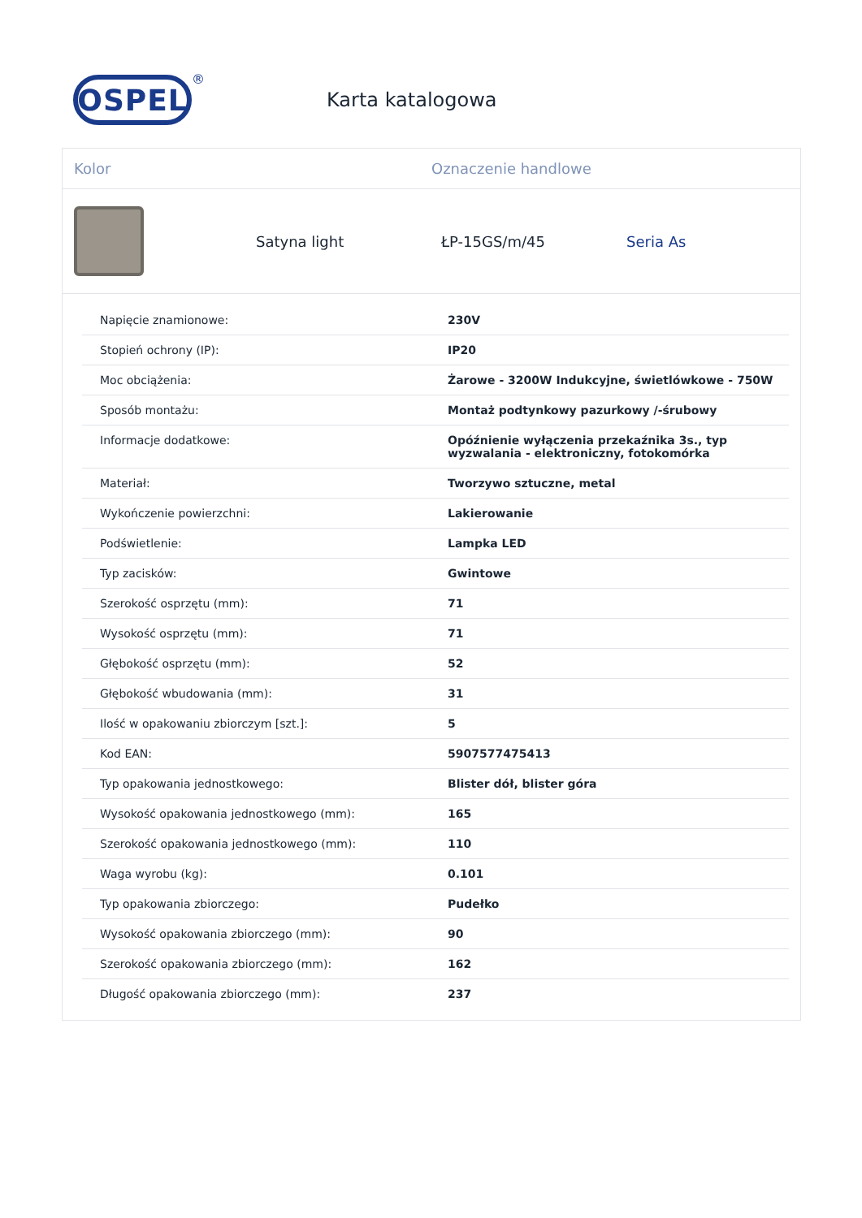OSPEL
®
Karta katalogowa
Kolor Oznaczenie handlowe
Satyna light ŁP-15GS/m/45 Seria As
| Napięcie znamionowe: | 230V |
| Stopień ochrony (IP): | IP20 |
| Moc obciążenia: | Żarowe - 3200W Indukcyjne, świetlówkowe - 750W |
| Sposób montażu: | Montaż podtynkowy pazurkowy /-śrubowy |
| Informacje dodatkowe: | Opóźnienie wyłączenia przekaźnika 3s., typ wyzwalania - elektroniczny, fotokomórka |
| Materiał: | Tworzywo sztuczne, metal |
| Wykończenie powierzchni: | Lakierowanie |
| Podświetlenie: | Lampka LED |
| Typ zacisków: | Gwintowe |
| Szerokość osprzętu (mm): | 71 |
| Wysokość osprzętu (mm): | 71 |
| Głębokość osprzętu (mm): | 52 |
| Głębokość wbudowania (mm): | 31 |
| Ilość w opakowaniu zbiorczym [szt.]: | 5 |
| Kod EAN: | 5907577475413 |
| Typ opakowania jednostkowego: | Blister dół, blister góra |
| Wysokość opakowania jednostkowego (mm): | 165 |
| Szerokość opakowania jednostkowego (mm): | 110 |
| Waga wyrobu (kg): | 0.101 |
| Typ opakowania zbiorczego: | Pudełko |
| Wysokość opakowania zbiorczego (mm): | 90 |
| Szerokość opakowania zbiorczego (mm): | 162 |
| Długość opakowania zbiorczego (mm): | 237 |